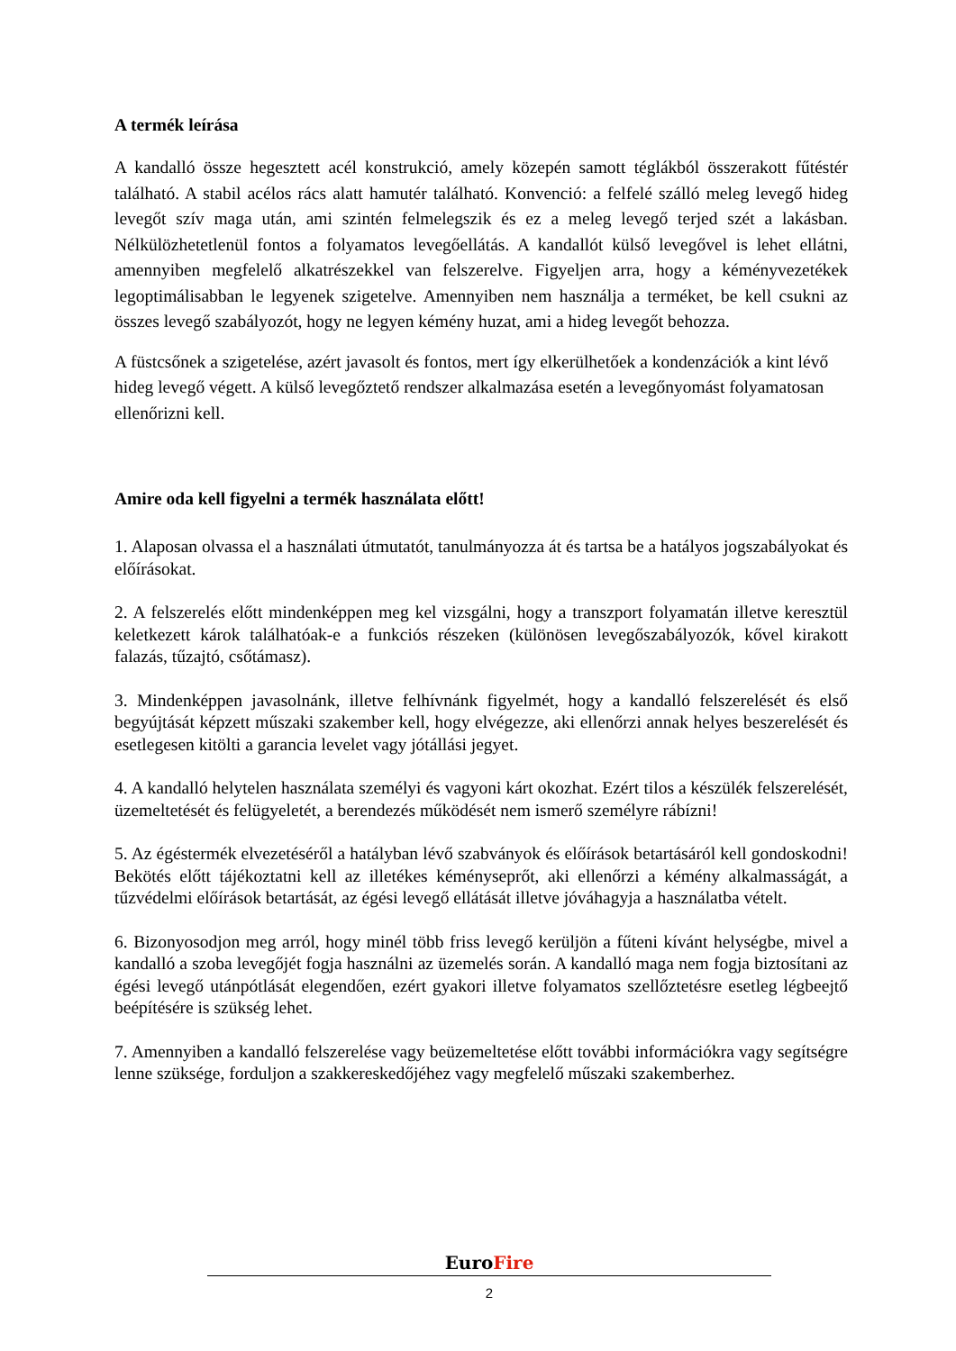A termék leírása
A kandalló össze hegesztett acél konstrukció, amely közepén samott téglákból összerakott fűtéstér található. A stabil acélos rács alatt hamutér található. Konvenció: a felfelé szálló meleg levegő hideg levegőt szív maga után, ami szintén felmelegszik és ez a meleg levegő terjed szét a lakásban. Nélkülözhetetlenül fontos a folyamatos levegőellátás. A kandallót külső levegővel is lehet ellátni, amennyiben megfelelő alkatrészekkel van felszerelve. Figyeljen arra, hogy a kéményvezetékek legoptimálisabban le legyenek szigetelve. Amennyiben nem használja a terméket, be kell csukni az összes levegő szabályozót, hogy ne legyen kémény huzat, ami a hideg levegőt behozza.
A füstcsőnek a szigetelése, azért javasolt és fontos, mert így elkerülhetőek a kondenzációk a kint lévő hideg levegő végett. A külső levegőztető rendszer alkalmazása esetén a levegőnyomást folyamatosan ellenőrizni kell.
Amire oda kell figyelni a termék használata előtt!
1. Alaposan olvassa el a használati útmutatót, tanulmányozza át és tartsa be a hatályos jogszabályokat és előírásokat.
2. A felszerelés előtt mindenképpen meg kel vizsgálni, hogy a transzport folyamatán illetve keresztül keletkezett károk találhatóak-e a funkciós részeken (különösen levegőszabályozók, kővel kirakott falazás, tűzajtó, csőtámasz).
3. Mindenképpen javasolnánk, illetve felhívnánk figyelmét, hogy a kandalló felszerelését és első begyújtását képzett műszaki szakember kell, hogy elvégezze, aki ellenőrzi annak helyes beszerelését és esetlegesen kitölti a garancia levelet vagy jótállási jegyet.
4. A kandalló helytelen használata személyi és vagyoni kárt okozhat. Ezért tilos a készülék felszerelését, üzemeltetését és felügyeletét, a berendezés működését nem ismerő személyre rábízni!
5. Az égéstermék elvezetéséről a hatályban lévő szabványok és előírások betartásáról kell gondoskodni! Bekötés előtt tájékoztatni kell az illetékes kéményseprőt, aki ellenőrzi a kémény alkalmasságát, a tűzvédelmi előírások betartását, az égési levegő ellátását illetve jóváhagyja a használatba vételt.
6. Bizonyosodjon meg arról, hogy minél több friss levegő kerüljön a fűteni kívánt helységbe, mivel a kandalló a szoba levegőjét fogja használni az üzemelés során. A kandalló maga nem fogja biztosítani az égési levegő utánpótlását elegendően, ezért gyakori illetve folyamatos szellőztetésre esetleg légbeejtő beépítésére is szükség lehet.
7. Amennyiben a kandalló felszerelése vagy beüzemeltetése előtt további információkra vagy segítségre lenne szüksége, forduljon a szakkereskedőjéhez vagy megfelelő műszaki szakemberhez.
EuroFire
2